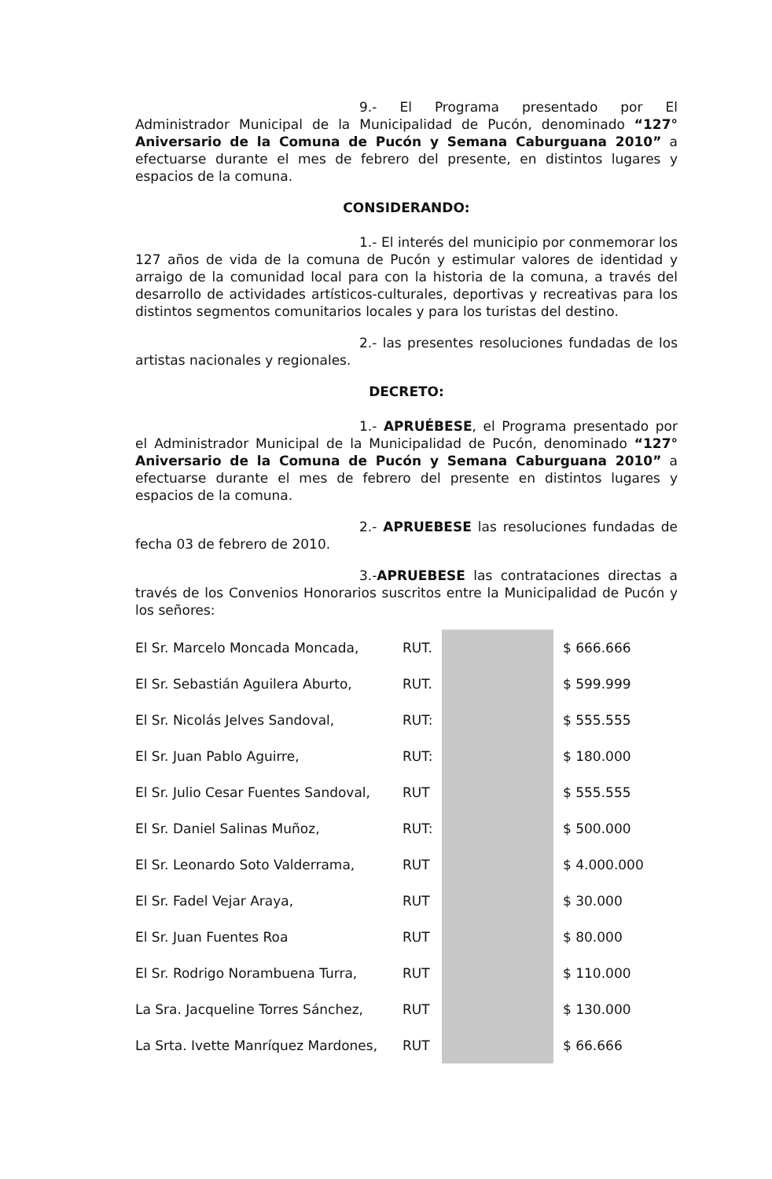9.- El Programa presentado por El Administrador Municipal de la Municipalidad de Pucón, denominado “127° Aniversario de la Comuna de Pucón y Semana Caburguana 2010” a efectuarse durante el mes de febrero del presente, en distintos lugares y espacios de la comuna.
CONSIDERANDO:
1.- El interés del municipio por conmemorar los 127 años de vida de la comuna de Pucón y estimular valores de identidad y arraigo de la comunidad local para con la historia de la comuna, a través del desarrollo de actividades artísticos-culturales, deportivas y recreativas para los distintos segmentos comunitarios locales y para los turistas del destino.
2.- las presentes resoluciones fundadas de los artistas nacionales y regionales.
DECRETO:
1.- APRUÉBESE, el Programa presentado por el Administrador Municipal de la Municipalidad de Pucón, denominado “127° Aniversario de la Comuna de Pucón y Semana Caburguana 2010” a efectuarse durante el mes de febrero del presente en distintos lugares y espacios de la comuna.
2.- APRUEBESE las resoluciones fundadas de fecha 03 de febrero de 2010.
3.-APRUEBESE las contrataciones directas a través de los Convenios Honorarios suscritos entre la Municipalidad de Pucón y los señores:
| El Sr. Marcelo Moncada Moncada, | RUT. | | $ 666.666 |
| El Sr. Sebastián Aguilera Aburto, | RUT. | | $ 599.999 |
| El Sr. Nicolás Jelves Sandoval, | RUT: | | $ 555.555 |
| El Sr. Juan Pablo Aguirre, | RUT: | | $ 180.000 |
| El Sr. Julio Cesar Fuentes Sandoval, | RUT | | $ 555.555 |
| El Sr. Daniel Salinas Muñoz, | RUT: | | $ 500.000 |
| El Sr. Leonardo Soto Valderrama, | RUT | | $ 4.000.000 |
| El Sr. Fadel Vejar Araya, | RUT | | $ 30.000 |
| El Sr. Juan Fuentes Roa | RUT | | $ 80.000 |
| El Sr. Rodrigo Norambuena Turra, | RUT | | $ 110.000 |
| La Sra. Jacqueline Torres Sánchez, | RUT | | $ 130.000 |
| La Srta. Ivette Manríquez Mardones, | RUT | | $ 66.666 |